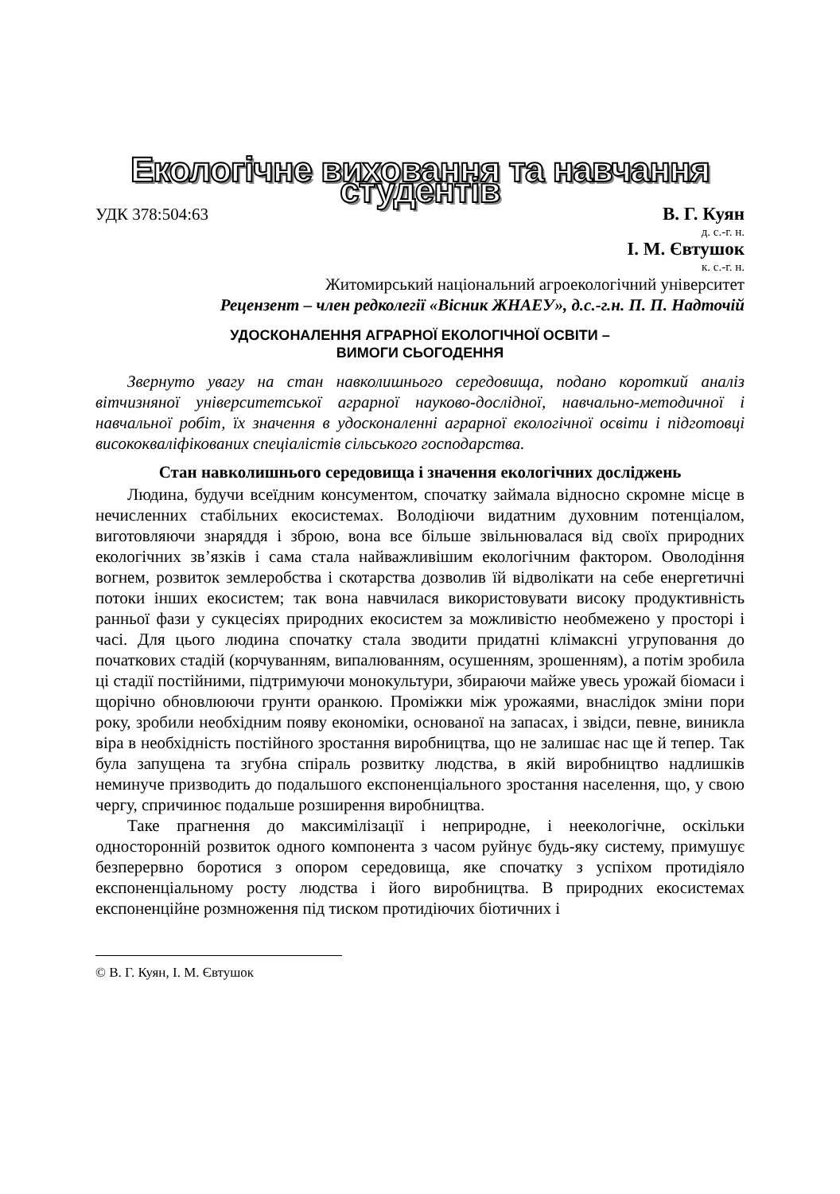Екологічне виховання та навчання студентів
УДК 378:504:63 В. Г. Куян
д. с.-г. н.
І. М. Євтушок
к. с.-г. н.
Житомирський національний агроекологічний університет
Рецензент – член редколегії «Вісник ЖНАЕУ», д.с.-г.н. П. П. Надточій
УДОСКОНАЛЕННЯ АГРАРНОЇ ЕКОЛОГІЧНОЇ ОСВІТИ –
ВИМОГИ СЬОГОДЕННЯ
Звернуто увагу на стан навколишнього середовища, подано короткий аналіз вітчизняної університетської аграрної науково-дослідної, навчально-методичної і навчальної робіт, їх значення в удосконаленні аграрної екологічної освіти і підготовці висококваліфікованих спеціалістів сільського господарства.
Стан навколишнього середовища і значення екологічних досліджень
Людина, будучи всеїдним консументом, спочатку займала відносно скромне місце в нечисленних стабільних екосистемах. Володіючи видатним духовним потенціалом, виготовляючи знаряддя і зброю, вона все більше звільнювалася від своїх природних екологічних зв’язків і сама стала найважливішим екологічним фактором. Оволодіння вогнем, розвиток землеробства і скотарства дозволив їй відволікати на себе енергетичні потоки інших екосистем; так вона навчилася використовувати високу продуктивність ранньої фази у сукцесіях природних екосистем за можливістю необмежено у просторі і часі. Для цього людина спочатку стала зводити придатні клімаксні угруповання до початкових стадій (корчуванням, випалюванням, осушенням, зрошенням), а потім зробила ці стадії постійними, підтримуючи монокультури, збираючи майже увесь урожай біомаси і щорічно обновлюючи грунти оранкою. Проміжки між урожаями, внаслідок зміни пори року, зробили необхідним появу економіки, основаної на запасах, і звідси, певне, виникла віра в необхідність постійного зростання виробництва, що не залишає нас ще й тепер. Так була запущена та згубна спіраль розвитку людства, в якій виробництво надлишків неминуче призводить до подальшого експоненціального зростання населення, що, у свою чергу, спричинює подальше розширення виробництва.
Таке прагнення до максимілізації і неприродне, і неекологічне, оскільки односторонній розвиток одного компонента з часом руйнує будь-яку систему, примушує безперервно боротися з опором середовища, яке спочатку з успіхом протидіяло експоненціальному росту людства і його виробництва. В природних екосистемах експоненційне розмноження під тиском протидіючих біотичних і
© В. Г. Куян, І. М. Євтушок